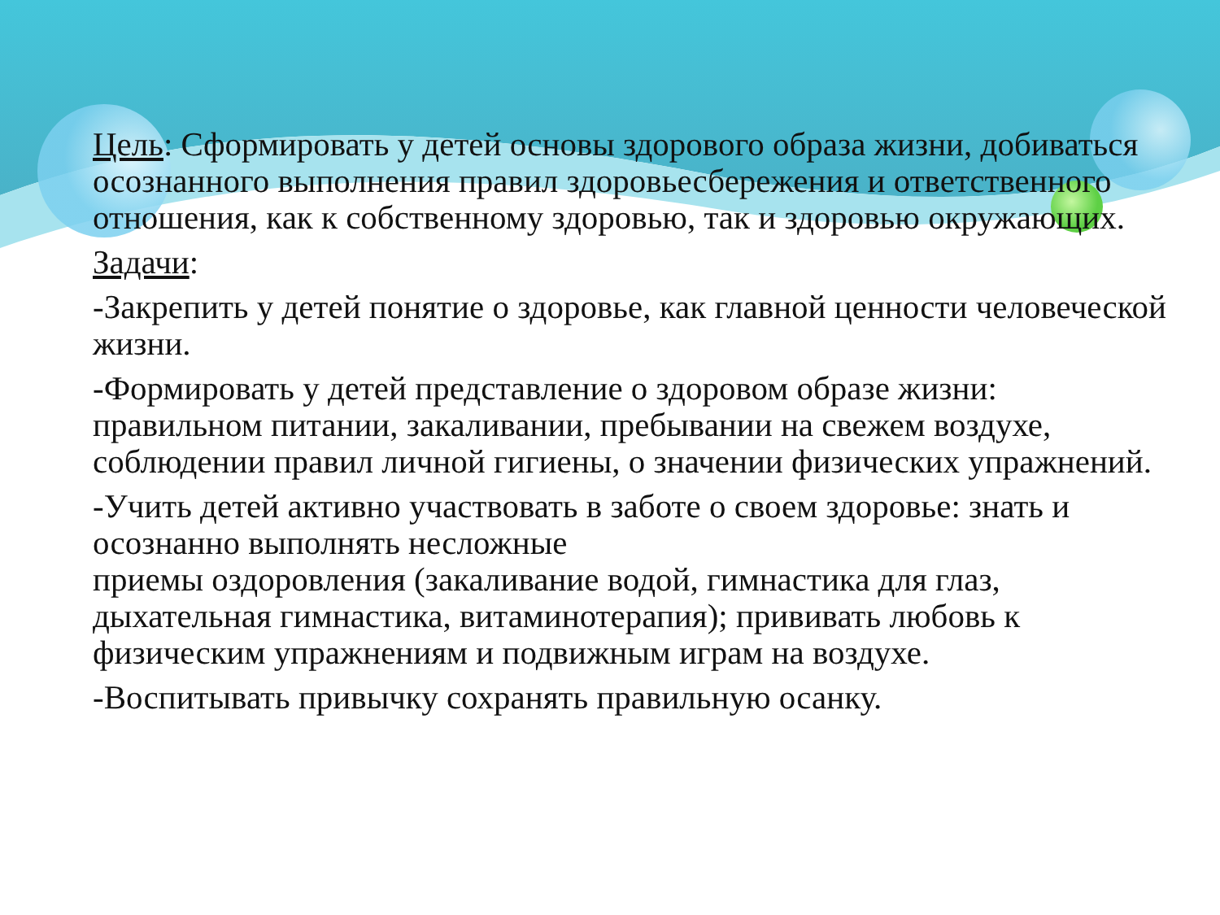Цель: Сформировать у детей основы здорового образа жизни, добиваться осознанного выполнения правил здоровьесбережения и ответственного отношения, как к собственному здоровью, так и здоровью окружающих.
Задачи:
-Закрепить у детей понятие о здоровье, как главной ценности человеческой жизни.
-Формировать у детей представление о здоровом образе жизни: правильном питании, закаливании, пребывании на свежем воздухе, соблюдении правил личной гигиены, о значении физических упражнений.
-Учить детей активно участвовать в заботе о своем здоровье: знать и осознанно выполнять несложные
приемы оздоровления (закаливание водой, гимнастика для глаз, дыхательная гимнастика, витаминотерапия); прививать любовь к физическим упражнениям и подвижным играм на воздухе.
-Воспитывать привычку сохранять правильную осанку.